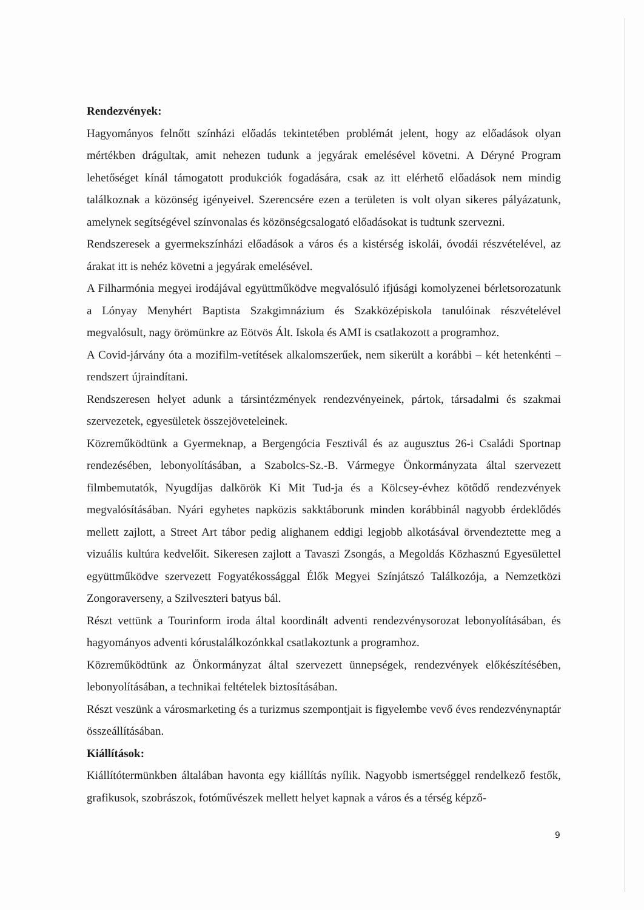Rendezvények:
Hagyományos felnőtt színházi előadás tekintetében problémát jelent, hogy az előadások olyan mértékben drágultak, amit nehezen tudunk a jegyárak emelésével követni. A Déryné Program lehetőséget kínál támogatott produkciók fogadására, csak az itt elérhető előadások nem mindig találkoznak a közönség igényeivel. Szerencsére ezen a területen is volt olyan sikeres pályázatunk, amelynek segítségével színvonalas és közönségcsalogató előadásokat is tudtunk szervezni.
Rendszeresek a gyermekszínházi előadások a város és a kistérség iskolái, óvodái részvételével, az árakat itt is nehéz követni a jegyárak emelésével.
A Filharmónia megyei irodájával együttműködve megvalósuló ifjúsági komolyzenei bérletsorozatunk a Lónyay Menyhért Baptista Szakgimnázium és Szakközépiskola tanulóinak részvételével megvalósult, nagy örömünkre az Eötvös Ált. Iskola és AMI is csatlakozott a programhoz.
A Covid-járvány óta a mozifilm-vetítések alkalomszerűek, nem sikerült a korábbi – két hetenkénti – rendszert újraindítani.
Rendszeresen helyet adunk a társintézmények rendezvényeinek, pártok, társadalmi és szakmai szervezetek, egyesületek összejöveteleinek.
Közreműködtünk a Gyermeknap, a Bergengócia Fesztivál és az augusztus 26-i Családi Sportnap rendezésében, lebonyolításában, a Szabolcs-Sz.-B. Vármegye Önkormányzata által szervezett filmbemutatók, Nyugdíjas dalkörök Ki Mit Tud-ja és a Kölcsey-évhez kötődő rendezvények megvalósításában. Nyári egyhetes napközis sakktáborunk minden korábbinál nagyobb érdeklődés mellett zajlott, a Street Art tábor pedig alighanem eddigi legjobb alkotásával örvendeztette meg a vizuális kultúra kedvelőit. Sikeresen zajlott a Tavaszi Zsongás, a Megoldás Közhasznú Egyesülettel együttműködve szervezett Fogyatékossággal Élők Megyei Színjátszó Találkozója, a Nemzetközi Zongoraverseny, a Szilveszteri batyus bál.
Részt vettünk a Tourinform iroda által koordinált adventi rendezvénysorozat lebonyolításában, és hagyományos adventi kórustalálkozónkkal csatlakoztunk a programhoz.
Közreműködtünk az Önkormányzat által szervezett ünnepségek, rendezvények előkészítésében, lebonyolításában, a technikai feltételek biztosításában.
Részt veszünk a városmarketing és a turizmus szempontjait is figyelembe vevő éves rendezvénynaptár összeállításában.
Kiállítások:
Kiállítótermünkben általában havonta egy kiállítás nyílik. Nagyobb ismertséggel rendelkező festők, grafikusok, szobrászok, fotóművészek mellett helyet kapnak a város és a térség képző-
9